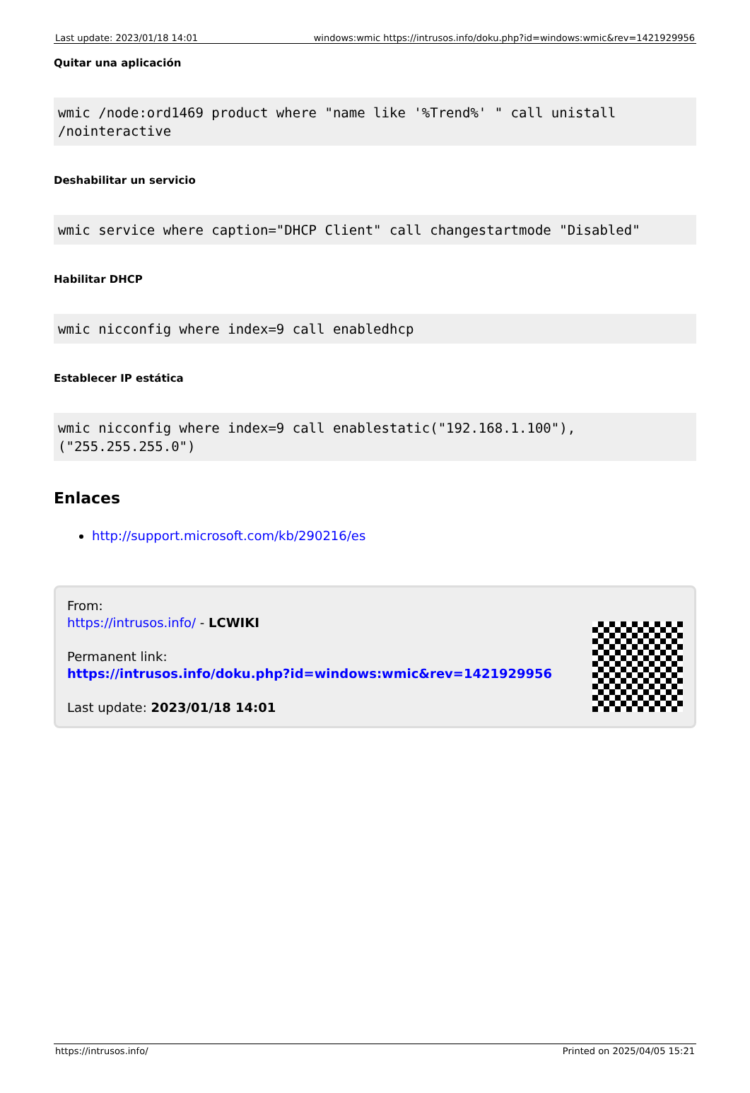| Last update: 2023/01/18 14:01 | windows:wmic https://intrusos.info/doku.php?id=windows:wmic&rev=1421929956 |
Quitar una aplicación
wmic /node:ord1469 product where "name like '%Trend%' " call unistall /nointeractive
Deshabilitar un servicio
wmic service where caption="DHCP Client" call changestartmode "Disabled"
Habilitar DHCP
wmic nicconfig where index=9 call enabledhcp
Establecer IP estática
wmic nicconfig where index=9 call enablestatic("192.168.1.100"), ("255.255.255.0")
Enlaces
http://support.microsoft.com/kb/290216/es
From:
https://intrusos.info/ - LCWIKI
Permanent link:
https://intrusos.info/doku.php?id=windows:wmic&rev=1421929956
Last update: 2023/01/18 14:01
https://intrusos.info/ Printed on 2025/04/05 15:21